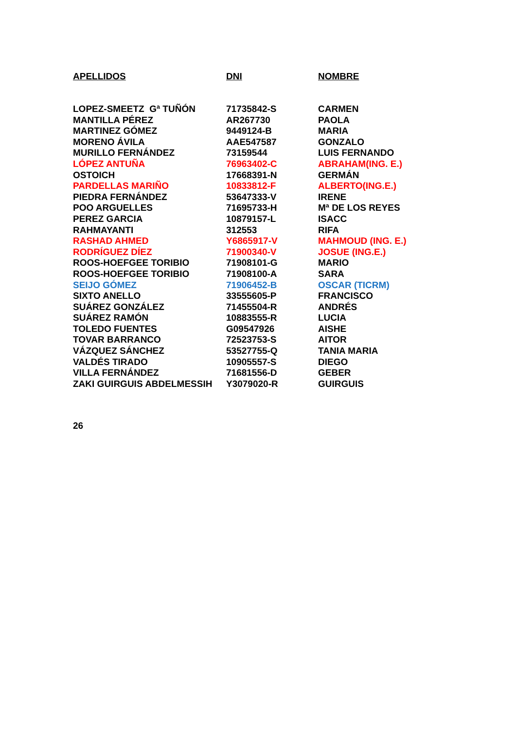| APELLIDOS | DNI | NOMBRE |
| --- | --- | --- |
| LOPEZ-SMEETZ Gª TUÑÓN | 71735842-S | CARMEN |
| MANTILLA PÉREZ | AR267730 | PAOLA |
| MARTINEZ GÓMEZ | 9449124-B | MARIA |
| MORENO ÁVILA | AAE547587 | GONZALO |
| MURILLO FERNÁNDEZ | 73159544 | LUIS FERNANDO |
| LÓPEZ ANTUÑA | 76963402-C | ABRAHAM(ING. E.) |
| OSTOICH | 17668391-N | GERMÁN |
| PARDELLAS MARIÑO | 10833812-F | ALBERTO(ING.E.) |
| PIEDRA FERNÁNDEZ | 53647333-V | IRENE |
| POO ARGUELLES | 71695733-H | Mª DE LOS REYES |
| PEREZ GARCIA | 10879157-L | ISACC |
| RAHMAYANTI | 312553 | RIFA |
| RASHAD AHMED | Y6865917-V | MAHMOUD (ING. E.) |
| RODRÍGUEZ DÍEZ | 71900340-V | JOSUE (ING.E.) |
| ROOS-HOEFGEE TORIBIO | 71908101-G | MARIO |
| ROOS-HOEFGEE TORIBIO | 71908100-A | SARA |
| SEIJO GÓMEZ | 71906452-B | OSCAR (TICRM) |
| SIXTO ANELLO | 33555605-P | FRANCISCO |
| SUÁREZ GONZÁLEZ | 71455504-R | ANDRÉS |
| SUÁREZ RAMÓN | 10883555-R | LUCIA |
| TOLEDO FUENTES | G09547926 | AISHE |
| TOVAR BARRANCO | 72523753-S | AITOR |
| VÁZQUEZ SÁNCHEZ | 53527755-Q | TANIA MARIA |
| VALDÉS TIRADO | 10905557-S | DIEGO |
| VILLA FERNÁNDEZ | 71681556-D | GEBER |
| ZAKI GUIRGUIS ABDELMESSIH | Y3079020-R | GUIRGUIS |
26